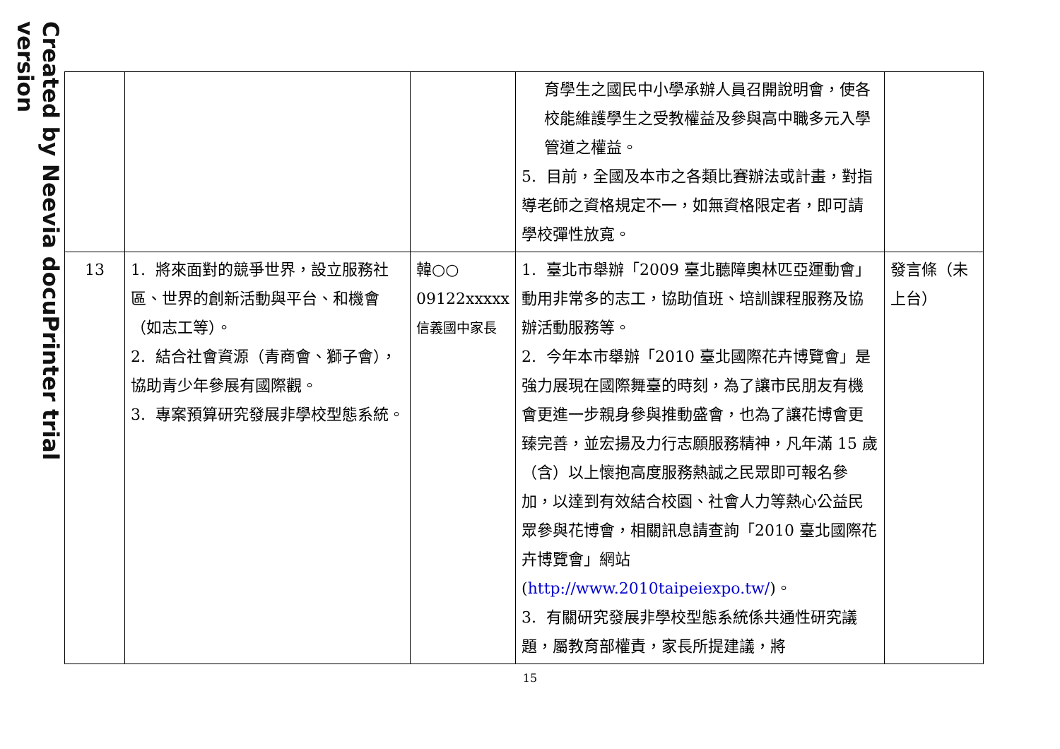Created by Neevia docuPrinter trial version
| | | | 育學生之國民中小學承辦人員召開說明會，使各校能維護學生之受教權益及參與高中職多元入學管道之權益。 5. 目前，全國及本市之各類比賽辦法或計畫，對指導老師之資格規定不一，如無資格限定者，即可請學校彈性放寬。 | |
| 13 | 1. 將來面對的競爭世界，設立服務社區、世界的創新活動與平台、和機會（如志工等）。 2. 結合社會資源（青商會、獅子會），協助青少年參展有國際觀。 3. 專案預算研究發展非學校型態系統。 | 韓○○ 09122xxxxx 信義國中家長 | 1. 臺北市舉辦「2009 臺北聽障奧林匹亞運動會」動用非常多的志工，協助值班、培訓課程服務及協辦活動服務等。 2. 今年本市舉辦「2010 臺北國際花卉博覽會」是強力展現在國際舞臺的時刻，為了讓市民朋友有機會更進一步親身參與推動盛會，也為了讓花博會更臻完善，並宏揚及力行志願服務精神，凡年滿 15 歲（含）以上懷抱高度服務熱誠之民眾即可報名參加，以達到有效結合校園、社會人力等熱心公益民眾參與花博會，相關訊息請查詢「2010 臺北國際花卉博覽會」網站( http://www.2010taipeiexpo.tw/ )。 3. 有關研究發展非學校型態系統係共通性研究議題，屬教育部權責，家長所提建議，將 | 發言條（未上台） |
15